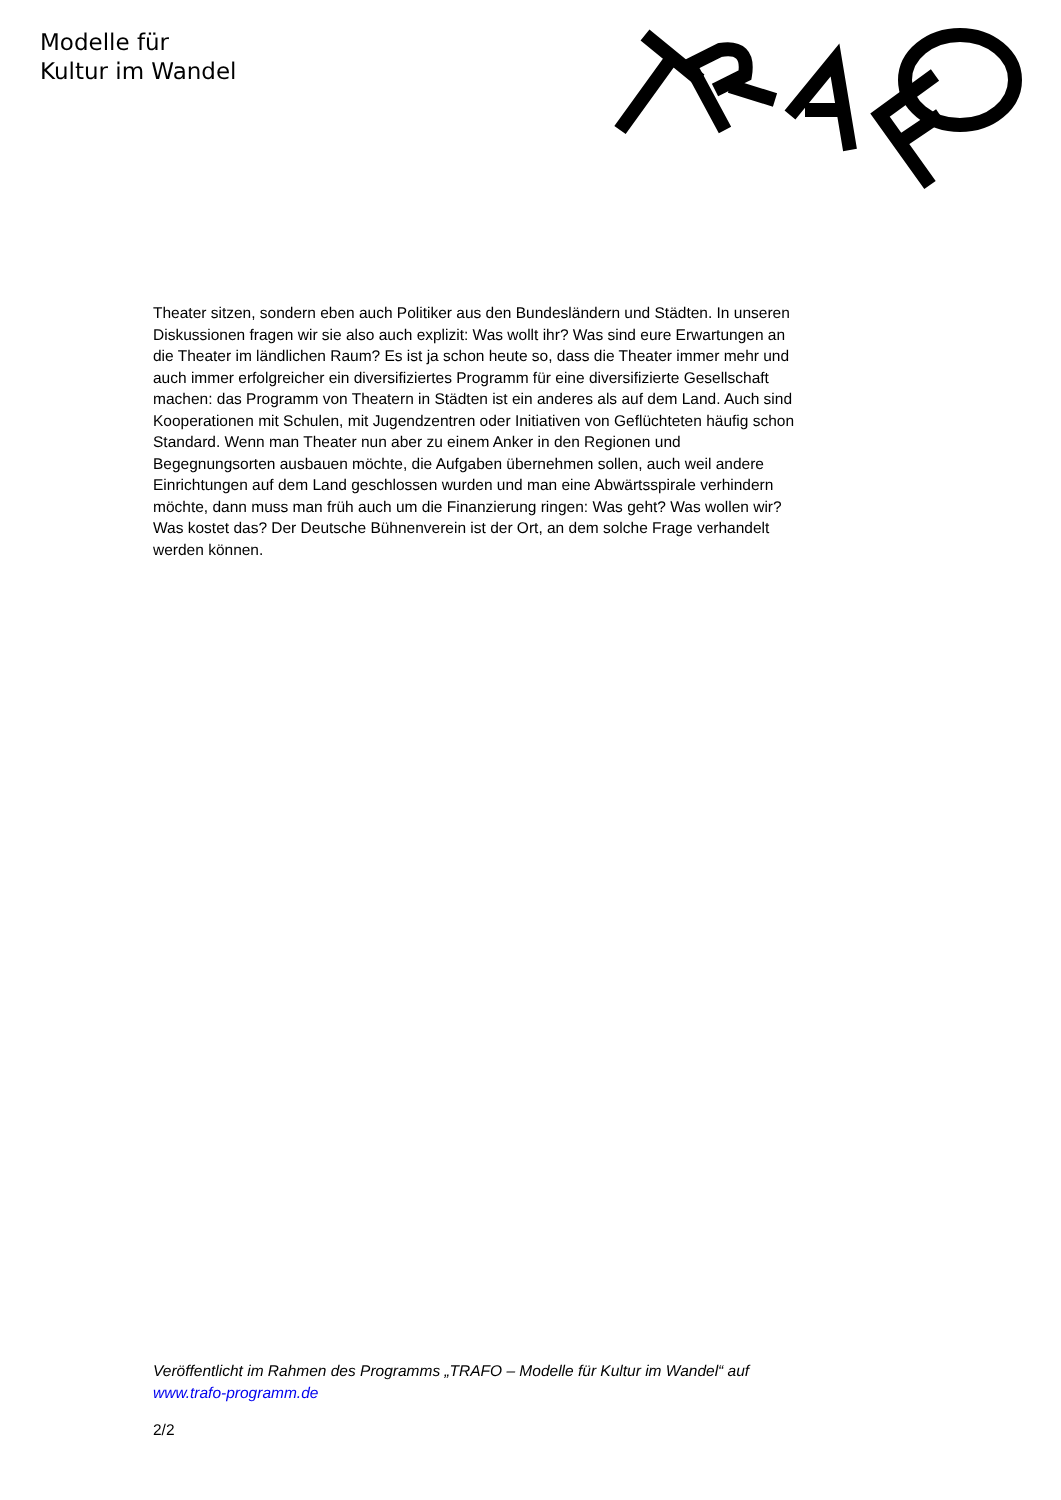Modelle für
Kultur im Wandel
Theater sitzen, sondern eben auch Politiker aus den Bundesländern und Städten. In unseren Diskussionen fragen wir sie also auch explizit: Was wollt ihr? Was sind eure Erwartungen an die Theater im ländlichen Raum? Es ist ja schon heute so, dass die Theater immer mehr und auch immer erfolgreicher ein diversifiziertes Programm für eine diversifizierte Gesellschaft machen: das Programm von Theatern in Städten ist ein anderes als auf dem Land. Auch sind Kooperationen mit Schulen, mit Jugendzentren oder Initiativen von Geflüchteten häufig schon Standard. Wenn man Theater nun aber zu einem Anker in den Regionen und Begegnungsorten ausbauen möchte, die Aufgaben übernehmen sollen, auch weil andere Einrichtungen auf dem Land geschlossen wurden und man eine Abwärtsspirale verhindern möchte, dann muss man früh auch um die Finanzierung ringen: Was geht? Was wollen wir? Was kostet das? Der Deutsche Bühnenverein ist der Ort, an dem solche Frage verhandelt werden können.
Veröffentlicht im Rahmen des Programms „TRAFO – Modelle für Kultur im Wandel“ auf www.trafo-programm.de
2/2